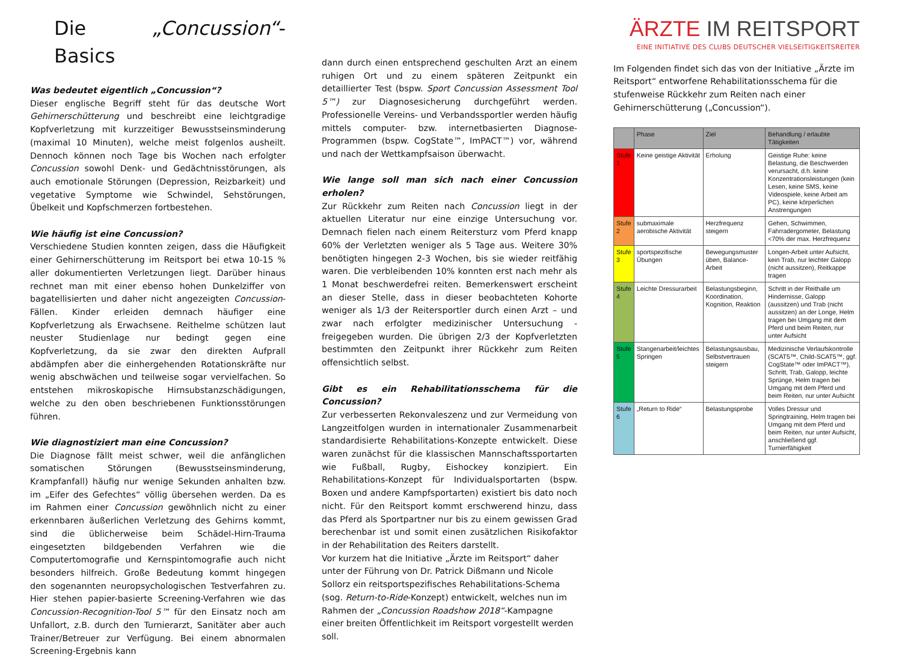Die „Concussion“-Basics
Was bedeutet eigentlich „Concussion“?
Dieser englische Begriff steht für das deutsche Wort Gehirnerschütterung und beschreibt eine leichtgradige Kopfverletzung mit kurzzeitiger Bewusstseinsminderung (maximal 10 Minuten), welche meist folgenlos ausheilt. Dennoch können noch Tage bis Wochen nach erfolgter Concussion sowohl Denk- und Gedächtnisstörungen, als auch emotionale Störungen (Depression, Reizbarkeit) und vegetative Symptome wie Schwindel, Sehstörungen, Übelkeit und Kopfschmerzen fortbestehen.
Wie häufig ist eine Concussion?
Verschiedene Studien konnten zeigen, dass die Häufigkeit einer Gehirnerschütterung im Reitsport bei etwa 10-15 % aller dokumentierten Verletzungen liegt. Darüber hinaus rechnet man mit einer ebenso hohen Dunkelziffer von bagatellisierten und daher nicht angezeigten Concussion-Fällen. Kinder erleiden demnach häufiger eine Kopfverletzung als Erwachsene. Reithelme schützen laut neuster Studienlage nur bedingt gegen eine Kopfverletzung, da sie zwar den direkten Aufprall abdämpfen aber die einhergehenden Rotationskräfte nur wenig abschwächen und teilweise sogar vervielfachen. So entstehen mikroskopische Hirnsubstanzschädigungen, welche zu den oben beschriebenen Funktionsstörungen führen.
Wie diagnostiziert man eine Concussion?
Die Diagnose fällt meist schwer, weil die anfänglichen somatischen Störungen (Bewusstseinsminderung, Krampfanfall) häufig nur wenige Sekunden anhalten bzw. im „Eifer des Gefechtes“ völlig übersehen werden. Da es im Rahmen einer Concussion gewöhnlich nicht zu einer erkennbaren äußerlichen Verletzung des Gehirns kommt, sind die üblicherweise beim Schädel-Hirn-Trauma eingesetzten bildgebenden Verfahren wie die Computertomografie und Kernspintomografie auch nicht besonders hilfreich. Große Bedeutung kommt hingegen den sogenannten neuropsychologischen Testverfahren zu. Hier stehen papier-basierte Screening-Verfahren wie das Concussion-Recognition-Tool 5™ für den Einsatz noch am Unfallort, z.B. durch den Turnierarzt, Sanitäter aber auch Trainer/Betreuer zur Verfügung. Bei einem abnormalen Screening-Ergebnis kann
dann durch einen entsprechend geschulten Arzt an einem ruhigen Ort und zu einem späteren Zeitpunkt ein detaillierter Test (bspw. Sport Concussion Assessment Tool 5™) zur Diagnosesicherung durchgeführt werden. Professionelle Vereins- und Verbandssportler werden häufig mittels computer- bzw. internetbasierten Diagnose-Programmen (bspw. CogState™, ImPACT™) vor, während und nach der Wettkampfsaison überwacht.
Wie lange soll man sich nach einer Concussion erholen?
Zur Rückkehr zum Reiten nach Concussion liegt in der aktuellen Literatur nur eine einzige Untersuchung vor. Demnach fielen nach einem Reitersturz vom Pferd knapp 60% der Verletzten weniger als 5 Tage aus. Weitere 30% benötigten hingegen 2-3 Wochen, bis sie wieder reitfähig waren. Die verbleibenden 10% konnten erst nach mehr als 1 Monat beschwerdefrei reiten. Bemerkenswert erscheint an dieser Stelle, dass in dieser beobachteten Kohorte weniger als 1/3 der Reitersportler durch einen Arzt – und zwar nach erfolgter medizinischer Untersuchung - freigegeben wurden. Die übrigen 2/3 der Kopfverletzten bestimmten den Zeitpunkt ihrer Rückkehr zum Reiten offensichtlich selbst.
Gibt es ein Rehabilitationsschema für die Concussion?
Zur verbesserten Rekonvaleszenz und zur Vermeidung von Langzeitfolgen wurden in internationaler Zusammenarbeit standardisierte Rehabilitations-Konzepte entwickelt. Diese waren zunächst für die klassischen Mannschaftssportarten wie Fußball, Rugby, Eishockey konzipiert. Ein Rehabilitations-Konzept für Individualsportarten (bspw. Boxen und andere Kampfsportarten) existiert bis dato noch nicht. Für den Reitsport kommt erschwerend hinzu, dass das Pferd als Sportpartner nur bis zu einem gewissen Grad berechenbar ist und somit einen zusätzlichen Risikofaktor in der Rehabilitation des Reiters darstellt.
Vor kurzem hat die Initiative „Ärzte im Reitsport“ daher unter der Führung von Dr. Patrick Dißmann und Nicole Sollorz ein reitsportspezifisches Rehabilitations-Schema (sog. Return-to-Ride-Konzept) entwickelt, welches nun im Rahmen der „Concussion Roadshow 2018“-Kampagne einer breiten Öffentlichkeit im Reitsport vorgestellt werden soll.
ÄRZTE IM REITSPORT
EINE INITIATIVE DES CLUBS DEUTSCHER VIELSEITIGKEITSREITER
Im Folgenden findet sich das von der Initiative „Ärzte im Reitsport“ entworfene Rehabilitationsschema für die stufenweise Rückkehr zum Reiten nach einer Gehirnerschütterung („Concussion“).
| | Phase | Ziel | Behandlung / erlaubte Tätigkeiten |
| --- | --- | --- | --- |
| Stufe 1 | Keine geistige Aktivität | Erholung | Geistige Ruhe: keine Belastung, die Beschwerden verursacht, d.h. keine Konzentrationsleistungen (kein Lesen, keine SMS, keine Videospiele, keine Arbeit am PC), keine körperlichen Anstrengungen |
| Stufe 2 | submaximale aerobische Aktivität | Herzfrequenz steigern | Gehen, Schwimmen, Fahrradergometer, Belastung <70% der max. Herzfrequenz |
| Stufe 3 | sportspezifische Übungen | Bewegungsmuster üben, Balance-Arbeit | Longen-Arbeit unter Aufsicht, kein Trab, nur leichter Galopp (nicht aussitzen), Reitkappe tragen |
| Stufe 4 | Leichte Dressurarbeit | Belastungsbeginn, Koordination, Kognition, Reaktion | Schritt in der Reithalle um Hindernisse, Galopp (aussitzen) und Trab (nicht aussitzen) an der Longe, Helm tragen bei Umgang mit dem Pferd und beim Reiten, nur unter Aufsicht |
| Stufe 5 | Stangenarbeit/leichtes Springen | Belastungsausbau, Selbstvertrauen steigern | Medizinische Verlaufskontrolle (SCAT5™, Child-SCAT5™, ggf. CogState™ oder ImPACT™), Schritt, Trab, Galopp, leichte Sprünge, Helm tragen bei Umgang mit dem Pferd und beim Reiten, nur unter Aufsicht |
| Stufe 6 | „Return to Ride“ | Belastungsprobe | Volles Dressur und Springtraining, Helm tragen bei Umgang mit dem Pferd und beim Reiten, nur unter Aufsicht, anschließend ggf. Turnierfähigkeit |